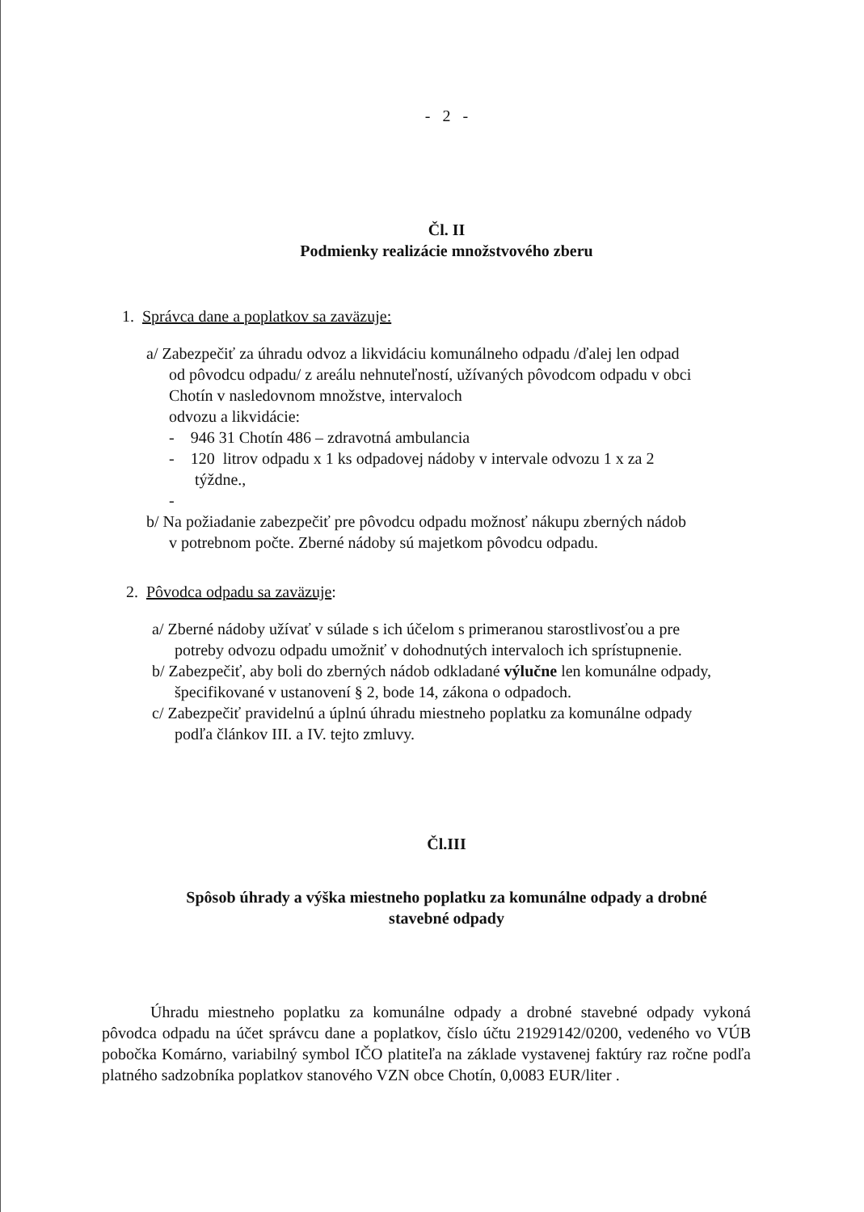- 2 -
Čl. II
Podmienky realizácie množstvového zberu
1. Správca dane a poplatkov sa zaväzuje:
a/ Zabezpečiť za úhradu odvoz a likvidáciu komunálneho odpadu /ďalej len odpad
od pôvodcu odpadu/ z areálu nehnuteľností, užívaných pôvodcom odpadu v obci
Chotín v nasledovnom množstve, intervaloch
odvozu a likvidácie:
- 946 31 Chotín 486 – zdravotná ambulancia
- 120 litrov odpadu x 1 ks odpadovej nádoby v intervale odvozu 1 x za 2
týždne.,
-
b/ Na požiadanie zabezpečiť pre pôvodcu odpadu možnosť nákupu zberných nádob
v potrebnom počte. Zberné nádoby sú majetkom pôvodcu odpadu.
2. Pôvodca odpadu sa zaväzuje:
a/ Zberné nádoby užívať v súlade s ich účelom s primeranou starostlivosťou a pre
potreby odvozu odpadu umožniť v dohodnutých intervaloch ich sprístupnenie.
b/ Zabezpečiť, aby boli do zberných nádob odkladané výlučne len komunálne odpady,
špecifikované v ustanovení § 2, bode 14, zákona o odpadoch.
c/ Zabezpečiť pravidelnú a úplnú úhradu miestneho poplatku za komunálne odpady
podľa článkov III. a IV. tejto zmluvy.
Čl.III
Spôsob úhrady a výška miestneho poplatku za komunálne odpady a drobné
stavebné odpady
Úhradu miestneho poplatku za komunálne odpady a drobné stavebné odpady vykoná pôvodca odpadu na účet správcu dane a poplatkov, číslo účtu 21929142/0200, vedeného vo VÚB pobočka Komárno, variabilný symbol IČO platiteľa na základe vystavenej faktúry raz ročne podľa platného sadzobníka poplatkov stanového VZN obce Chotín, 0,0083 EUR/liter .